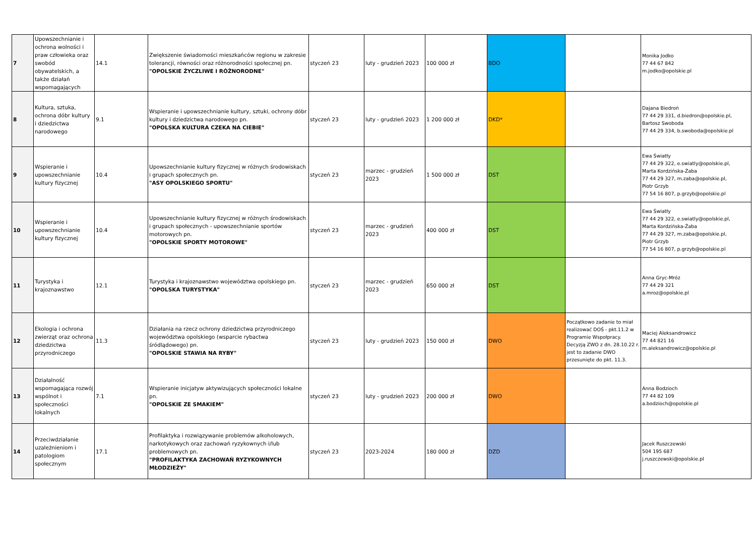| 7 | Upowszechnianie i ochrona wolności i praw człowieka oraz swobód obywatelskich, a także działań wspomagających | 14.1 | Zwiększenie świadomości mieszkańców regionu w zakresie tolerancji, równości oraz różnorodności społecznej pn. "OPOLSKIE ŻYCZLIWE I RÓŻNORODNE" | styczeń 23 | luty - grudzień 2023 | 100 000 zł | BDO | | Monika Jodko 77 44 67 842 m.jodko@opolskie.pl |
| 8 | Kultura, sztuka, ochrona dóbr kultury i dziedzictwa narodowego | 9.1 | Wspieranie i upowszechnianie kultury, sztuki, ochrony dóbr kultury i dziedzictwa narodowego pn. "OPOLSKA KULTURA CZEKA NA CIEBIE" | styczeń 23 | luty - grudzień 2023 | 1 200 000 zł | DKD* | | Dajana Biedroń 77 44 29 331, d.biedron@opolskie.pl, Bartosz Swoboda 77 44 29 334, b.swoboda@opolskie.pl |
| 9 | Wspieranie i upowszechnianie kultury fizycznej | 10.4 | Upowszechnianie kultury fizycznej w różnych środowiskach i grupach społecznych pn. "ASY OPOLSKIEGO SPORTU" | styczeń 23 | marzec - grudzień 2023 | 1 500 000 zł | DST | | Ewa Światły 77 44 29 322, e.swiatly@opolskie.pl, Marta Kordzińska-Żaba 77 44 29 327, m.zaba@opolskie.pl, Piotr Grzyb 77 54 16 807, p.grzyb@opolskie.pl |
| 10 | Wspieranie i upowszechnianie kultury fizycznej | 10.4 | Upowszechnianie kultury fizycznej w różnych środowiskach i grupach społecznych - upowszechnianie sportów motorowych pn. "OPOLSKIE SPORTY MOTOROWE" | styczeń 23 | marzec - grudzień 2023 | 400 000 zł | DST | | Ewa Światły 77 44 29 322, e.swiatly@opolskie.pl, Marta Kordzińska-Żaba 77 44 29 327, m.zaba@opolskie.pl, Piotr Grzyb 77 54 16 807, p.grzyb@opolskie.pl |
| 11 | Turystyka i krajoznawstwo | 12.1 | Turystyka i krajoznawstwo województwa opolskiego pn. "OPOLSKA TURYSTYKA" | styczeń 23 | marzec - grudzień 2023 | 650 000 zł | DST | | Anna Gryc-Mróz 77 44 29 321 a.mroz@opolskie.pl |
| 12 | Ekologia i ochrona zwierząt oraz ochrona dziedzictwa przyrodniczego | 11.3 | Działania na rzecz ochrony dziedzictwa przyrodniczego województwa opolskiego (wsparcie rybactwa śródlądowego) pn. "OPOLSKIE STAWIA NA RYBY" | styczeń 23 | luty - grudzień 2023 | 150 000 zł | DWO | Początkowo zadanie to miał realizować DOŚ - pkt.11.2 w Programie Wspołpracy. Decyzją ZWO z dn. 28.10.22 r. jest to zadanie DWO przesunięte do pkt. 11.3. | Maciej Aleksandrowicz 77 44 821 16 m.aleksandrowicz@opolskie.pl |
| 13 | Działalność wspomagająca rozwój wspólnot i społeczności lokalnych | 7.1 | Wspieranie inicjatyw aktywizujących społeczności lokalne pn. "OPOLSKIE ZE SMAKIEM" | styczeń 23 | luty - grudzień 2023 | 200 000 zł | DWO | | Anna Bodzioch 77 44 82 109 a.bodzioch@opolskie.pl |
| 14 | Przeciwdziałanie uzależnieniom i patologiom społecznym | 17.1 | Profilaktyka i rozwiązywanie problemów alkoholowych, narkotykowych oraz zachowań ryzykownych i/lub problemowych pn. "PROFILAKTYKA ZACHOWAŃ RYZYKOWNYCH MŁODZIEŻY" | styczeń 23 | 2023-2024 | 180 000 zł | DZD | | Jacek Ruszczewski 504 195 687 j.ruszczewski@opolskie.pl |